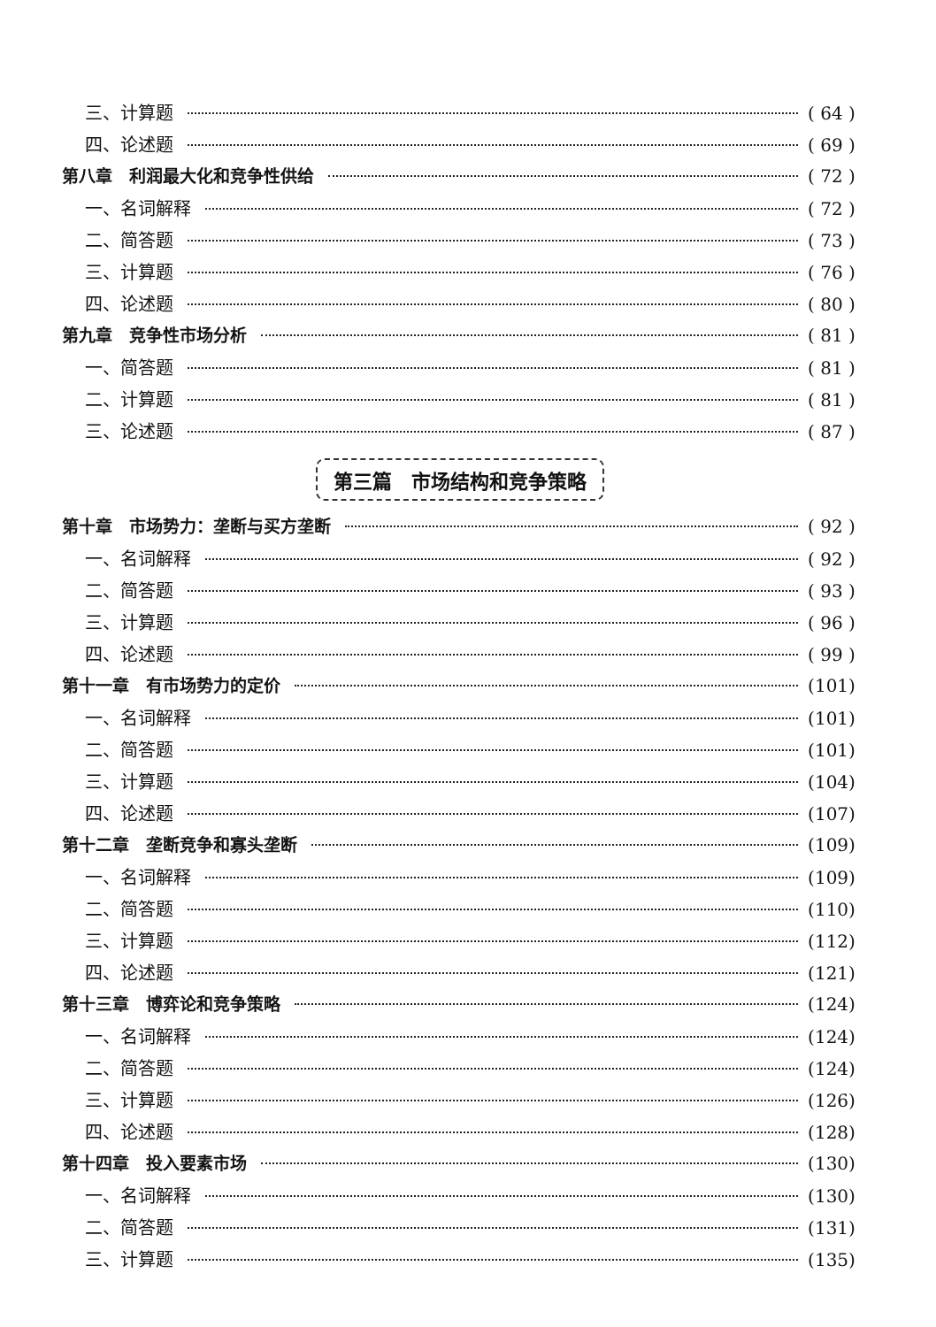三、计算题 ( 64 )
四、论述题 ( 69 )
第八章　利润最大化和竞争性供给 ( 72 )
一、名词解释 ( 72 )
二、简答题 ( 73 )
三、计算题 ( 76 )
四、论述题 ( 80 )
第九章　竞争性市场分析 ( 81 )
一、简答题 ( 81 )
二、计算题 ( 81 )
三、论述题 ( 87 )
第三篇　市场结构和竞争策略
第十章　市场势力：垄断与买方垄断 ( 92 )
一、名词解释 ( 92 )
二、简答题 ( 93 )
三、计算题 ( 96 )
四、论述题 ( 99 )
第十一章　有市场势力的定价 (101)
一、名词解释 (101)
二、简答题 (101)
三、计算题 (104)
四、论述题 (107)
第十二章　垄断竞争和寡头垄断 (109)
一、名词解释 (109)
二、简答题 (110)
三、计算题 (112)
四、论述题 (121)
第十三章　博弈论和竞争策略 (124)
一、名词解释 (124)
二、简答题 (124)
三、计算题 (126)
四、论述题 (128)
第十四章　投入要素市场 (130)
一、名词解释 (130)
二、简答题 (131)
三、计算题 (135)